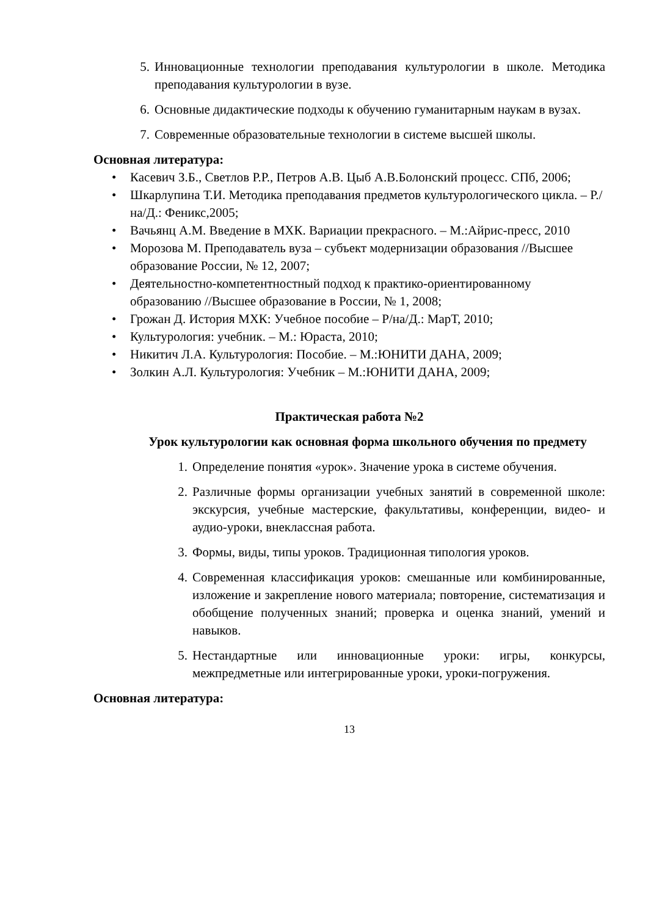5. Инновационные технологии преподавания культурологии в школе. Методика преподавания культурологии в вузе.
6. Основные дидактические подходы к обучению гуманитарным наукам в вузах.
7. Современные образовательные технологии в системе высшей школы.
Основная литература:
• Касевич З.Б., Светлов Р.Р., Петров А.В. Цыб А.В.Болонский процесс. СПб, 2006;
• Шкарлупина Т.И. Методика преподавания предметов культурологического цикла. – Р./на/Д.: Феникс,2005;
• Вачьянц А.М. Введение в МХК. Вариации прекрасного. – М.:Айрис-пресс, 2010
• Морозова М. Преподаватель вуза – субъект модернизации образования //Высшее образование России, № 12, 2007;
• Деятельностно-компетентностный подход к практико-ориентированному образованию //Высшее образование в России, № 1, 2008;
• Грожан Д. История МХК: Учебное пособие – Р/на/Д.: МарТ, 2010;
• Культурология: учебник. – М.: Юраста, 2010;
• Никитич Л.А. Культурология: Пособие. – М.:ЮНИТИ ДАНА, 2009;
• Золкин А.Л. Культурология: Учебник – М.:ЮНИТИ ДАНА, 2009;
Практическая работа №2
Урок культурологии как основная форма школьного обучения по предмету
1. Определение понятия «урок». Значение урока в системе обучения.
2. Различные формы организации учебных занятий в современной школе: экскурсия, учебные мастерские, факультативы, конференции, видео- и аудио-уроки, внеклассная работа.
3. Формы, виды, типы уроков. Традиционная типология уроков.
4. Современная классификация уроков: смешанные или комбинированные, изложение и закрепление нового материала; повторение, систематизация и обобщение полученных знаний; проверка и оценка знаний, умений и навыков.
5. Нестандартные или инновационные уроки: игры, конкурсы, межпредметные или интегрированные уроки, уроки-погружения.
Основная литература:
13